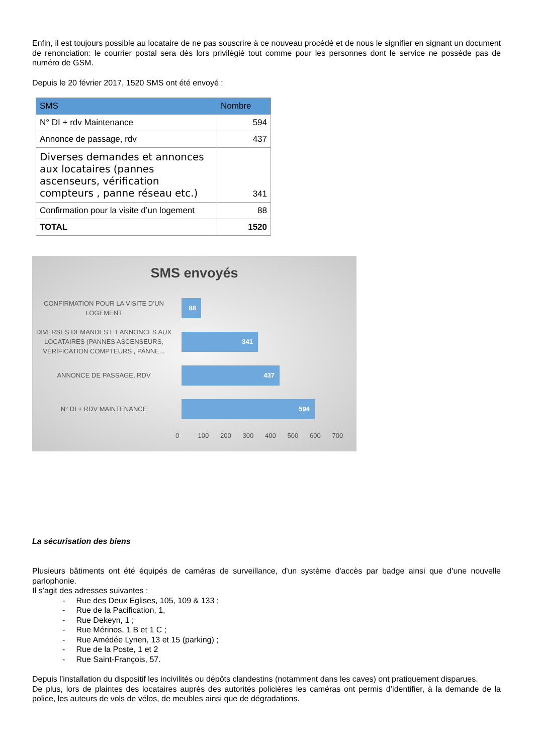Enfin, il est toujours possible au locataire de ne pas souscrire à ce nouveau procédé et de nous le signifier en signant un document de renonciation: le courrier postal sera dès lors privilégié tout comme pour les personnes dont le service ne possède pas de numéro de GSM.
Depuis le 20 février 2017, 1520 SMS ont été envoyé :
| SMS | Nombre |
| --- | --- |
| N° DI + rdv Maintenance | 594 |
| Annonce de passage, rdv | 437 |
| Diverses demandes et annonces aux locataires (pannes ascenseurs, vérification compteurs , panne réseau etc.) | 341 |
| Confirmation pour la visite d’un logement | 88 |
| TOTAL | 1520 |
SMS envoyés
CONFIRMATION POUR LA VISITE D’UN LOGEMENT
88
DIVERSES DEMANDES ET ANNONCES AUX LOCATAIRES (PANNES ASCENSEURS, VÉRIFICATION COMPTEURS , PANNE...
341
ANNONCE DE PASSAGE, RDV
437
N° DI + RDV MAINTENANCE
594
0 100 200 300 400 500 600 700
La sécurisation des biens
Plusieurs bâtiments ont été équipés de caméras de surveillance, d'un système d'accès par badge ainsi que d’une nouvelle parlophonie.
Il s’agit des adresses suivantes :
- Rue des Deux Eglises, 105, 109 & 133 ;
- Rue de la Pacification, 1,
- Rue Dekeyn, 1 ;
- Rue Mérinos, 1 B et 1 C ;
- Rue Amédée Lynen, 13 et 15 (parking) ;
- Rue de la Poste, 1 et 2
- Rue Saint-François, 57.
Depuis l’installation du dispositif les incivilités ou dépôts clandestins (notamment dans les caves) ont pratiquement disparues.
De plus, lors de plaintes des locataires auprès des autorités policières les caméras ont permis d’identifier, à la demande de la police, les auteurs de vols de vélos, de meubles ainsi que de dégradations.